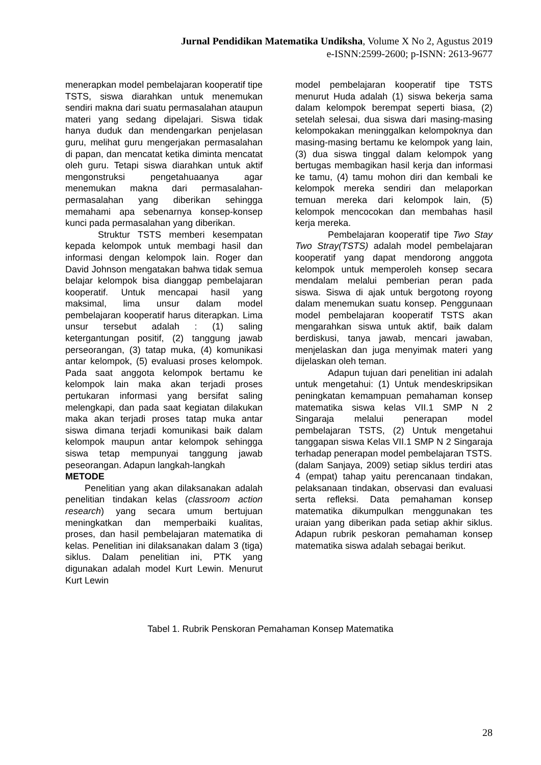Jurnal Pendidikan Matematika Undiksha, Volume X No 2, Agustus 2019
e-ISNN:2599-2600; p-ISNN: 2613-9677
menerapkan model pembelajaran kooperatif tipe TSTS, siswa diarahkan untuk menemukan sendiri makna dari suatu permasalahan ataupun materi yang sedang dipelajari. Siswa tidak hanya duduk dan mendengarkan penjelasan guru, melihat guru mengerjakan permasalahan di papan, dan mencatat ketika diminta mencatat oleh guru. Tetapi siswa diarahkan untuk aktif mengonstruksi pengetahuaanya agar menemukan makna dari permasalahan-permasalahan yang diberikan sehingga memahami apa sebenarnya konsep-konsep kunci pada permasalahan yang diberikan.
Struktur TSTS memberi kesempatan kepada kelompok untuk membagi hasil dan informasi dengan kelompok lain. Roger dan David Johnson mengatakan bahwa tidak semua belajar kelompok bisa dianggap pembelajaran kooperatif. Untuk mencapai hasil yang maksimal, lima unsur dalam model pembelajaran kooperatif harus diterapkan. Lima unsur tersebut adalah : (1) saling ketergantungan positif, (2) tanggung jawab perseorangan, (3) tatap muka, (4) komunikasi antar kelompok, (5) evaluasi proses kelompok. Pada saat anggota kelompok bertamu ke kelompok lain maka akan terjadi proses pertukaran informasi yang bersifat saling melengkapi, dan pada saat kegiatan dilakukan maka akan terjadi proses tatap muka antar siswa dimana terjadi komunikasi baik dalam kelompok maupun antar kelompok sehingga siswa tetap mempunyai tanggung jawab peseorangan. Adapun langkah-langkah
METODE
Penelitian yang akan dilaksanakan adalah penelitian tindakan kelas (classroom action research) yang secara umum bertujuan meningkatkan dan memperbaiki kualitas, proses, dan hasil pembelajaran matematika di kelas. Penelitian ini dilaksanakan dalam 3 (tiga) siklus. Dalam penelitian ini, PTK yang digunakan adalah model Kurt Lewin. Menurut Kurt Lewin
model pembelajaran kooperatif tipe TSTS menurut Huda adalah (1) siswa bekerja sama dalam kelompok berempat seperti biasa, (2) setelah selesai, dua siswa dari masing-masing kelompokakan meninggalkan kelompoknya dan masing-masing bertamu ke kelompok yang lain, (3) dua siswa tinggal dalam kelompok yang bertugas membagikan hasil kerja dan informasi ke tamu, (4) tamu mohon diri dan kembali ke kelompok mereka sendiri dan melaporkan temuan mereka dari kelompok lain, (5) kelompok mencocokan dan membahas hasil kerja mereka.
Pembelajaran kooperatif tipe Two Stay Two Stray(TSTS) adalah model pembelajaran kooperatif yang dapat mendorong anggota kelompok untuk memperoleh konsep secara mendalam melalui pemberian peran pada siswa. Siswa di ajak untuk bergotong royong dalam menemukan suatu konsep. Penggunaan model pembelajaran kooperatif TSTS akan mengarahkan siswa untuk aktif, baik dalam berdiskusi, tanya jawab, mencari jawaban, menjelaskan dan juga menyimak materi yang dijelaskan oleh teman.
Adapun tujuan dari penelitian ini adalah untuk mengetahui: (1) Untuk mendeskripsikan peningkatan kemampuan pemahaman konsep matematika siswa kelas VII.1 SMP N 2 Singaraja melalui penerapan model pembelajaran TSTS, (2) Untuk mengetahui tanggapan siswa Kelas VII.1 SMP N 2 Singaraja terhadap penerapan model pembelajaran TSTS.
(dalam Sanjaya, 2009) setiap siklus terdiri atas 4 (empat) tahap yaitu perencanaan tindakan, pelaksanaan tindakan, observasi dan evaluasi serta refleksi. Data pemahaman konsep matematika dikumpulkan menggunakan tes uraian yang diberikan pada setiap akhir siklus. Adapun rubrik peskoran pemahaman konsep matematika siswa adalah sebagai berikut.
Tabel 1. Rubrik Penskoran Pemahaman Konsep Matematika
28